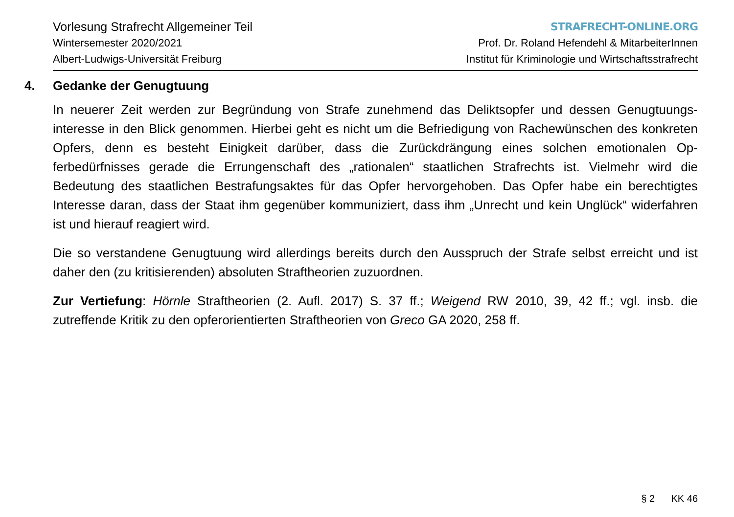Vorlesung Strafrecht Allgemeiner Teil
Wintersemester 2020/2021
Albert-Ludwigs-Universität Freiburg
STRAFRECHT-ONLINE.ORG
Prof. Dr. Roland Hefendehl & MitarbeiterInnen
Institut für Kriminologie und Wirtschaftsstrafrecht
4. Gedanke der Genugtuung
In neuerer Zeit werden zur Begründung von Strafe zunehmend das Deliktsopfer und dessen Genugtuungs­interesse in den Blick genommen. Hierbei geht es nicht um die Befriedigung von Rachewünschen des kon­kreten Opfers, denn es besteht Einigkeit darüber, dass die Zurückdrängung eines solchen emotionalen Op­ferbedürfnisses gerade die Errungenschaft des „rationalen“ staatlichen Strafrechts ist. Vielmehr wird die Bedeutung des staatlichen Bestrafungsaktes für das Opfer hervorgehoben. Das Opfer habe ein berechtigtes Interesse daran, dass der Staat ihm gegenüber kommuniziert, dass ihm „Unrecht und kein Unglück“ wider­fahren ist und hierauf reagiert wird.
Die so verstandene Genugtuung wird allerdings bereits durch den Ausspruch der Strafe selbst erreicht und ist daher den (zu kritisierenden) absoluten Straftheorien zuzuordnen.
Zur Vertiefung: Hörnle Straftheorien (2. Aufl. 2017) S. 37 ff.; Weigend RW 2010, 39, 42 ff.; vgl. insb. die zutreffende Kritik zu den opferorientierten Straftheorien von Greco GA 2020, 258 ff.
§ 2 KK 46